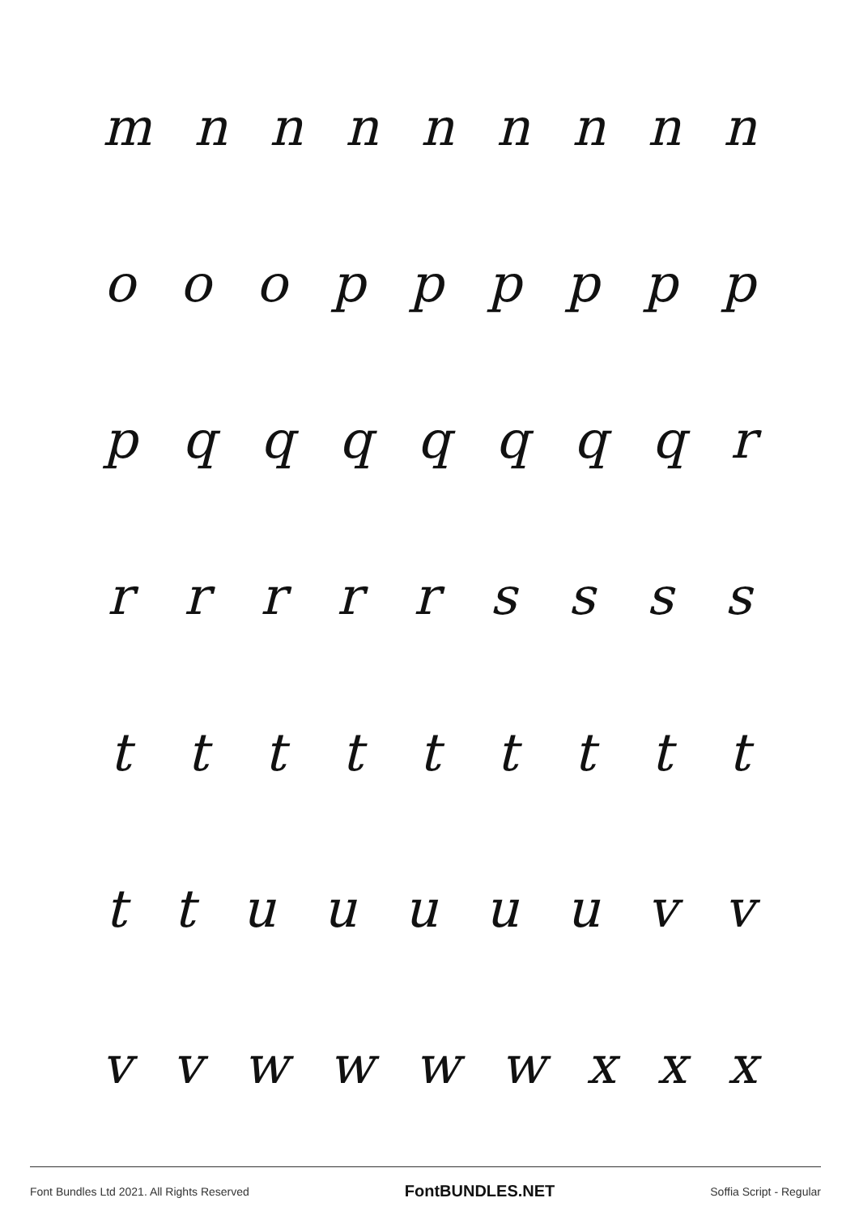mnnnnnnnn
ooopppppp
pqqqqqqqr
rrrrrssss
ttttttttt
ttuuuuuvv
vvwwwwxxx
Font Bundles Ltd 2021. All Rights Reserved FontBUNDLES.NET Soffia Script - Regular